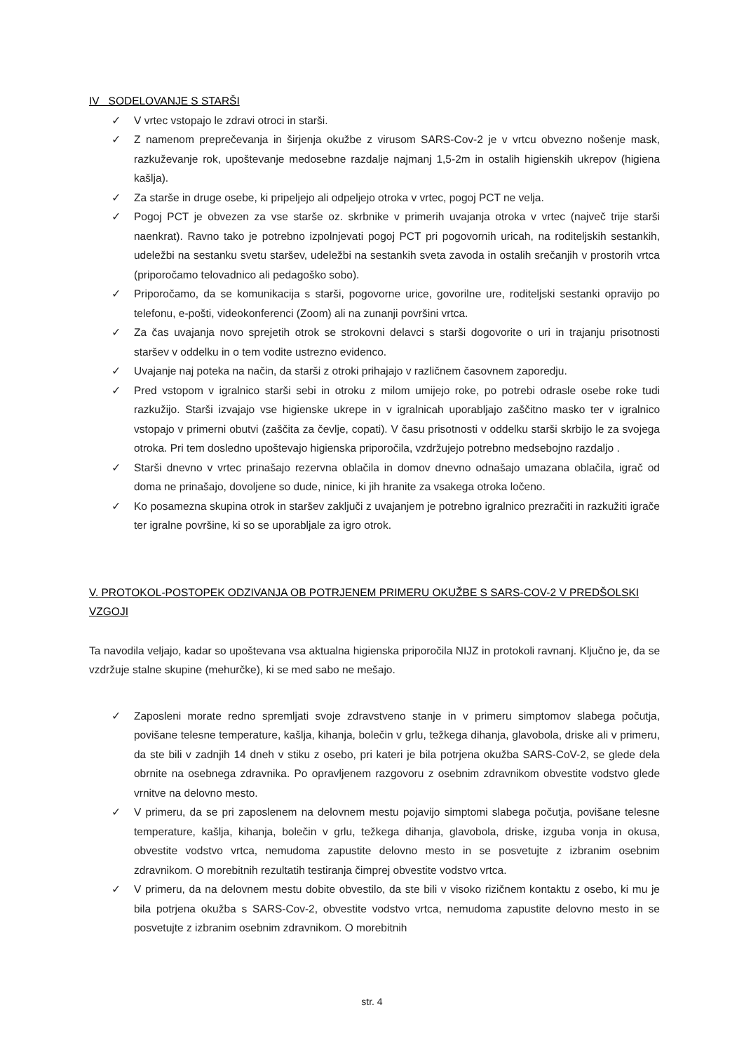IV SODELOVANJE S STARŠI
✓ V vrtec vstopajo le zdravi otroci in starši.
✓ Z namenom preprečevanja in širjenja okužbe z virusom SARS-Cov-2 je v vrtcu obvezno nošenje mask, razkuževanje rok, upoštevanje medosebne razdalje najmanj 1,5-2m in ostalih higienskih ukrepov (higiena kašlja).
✓ Za starše in druge osebe, ki pripeljejo ali odpeljejo otroka v vrtec, pogoj PCT ne velja.
✓ Pogoj PCT je obvezen za vse starše oz. skrbnike v primerih uvajanja otroka v vrtec (največ trije starši naenkrat). Ravno tako je potrebno izpolnjevati pogoj PCT pri pogovornih uricah, na roditeljskih sestankih, udeležbi na sestanku svetu staršev, udeležbi na sestankih sveta zavoda in ostalih srečanjih v prostorih vrtca (priporočamo telovadnico ali pedagoško sobo).
✓ Priporočamo, da se komunikacija s starši, pogovorne urice, govorilne ure, roditeljski sestanki opravijo po telefonu, e-pošti, videokonferenci (Zoom) ali na zunanji površini vrtca.
✓ Za čas uvajanja novo sprejetih otrok se strokovni delavci s starši dogovorite o uri in trajanju prisotnosti staršev v oddelku in o tem vodite ustrezno evidenco.
✓ Uvajanje naj poteka na način, da starši z otroki prihajajo v različnem časovnem zaporedju.
✓ Pred vstopom v igralnico starši sebi in otroku z milom umijejo roke, po potrebi odrasle osebe roke tudi razkužijo. Starši izvajajo vse higienske ukrepe in v igralnicah uporabljajo zaščitno masko ter v igralnico vstopajo v primerni obutvi (zaščita za čevlje, copati). V času prisotnosti v oddelku starši skrbijo le za svojega otroka. Pri tem dosledno upoštevajo higienska priporočila, vzdržujejo potrebno medsebojno razdaljo .
✓ Starši dnevno v vrtec prinašajo rezervna oblačila in domov dnevno odnašajo umazana oblačila, igrač od doma ne prinašajo, dovoljene so dude, ninice, ki jih hranite za vsakega otroka ločeno.
✓ Ko posamezna skupina otrok in staršev zaključi z uvajanjem je potrebno igralnico prezračiti in razkužiti igrače ter igralne površine, ki so se uporabljale za igro otrok.
V. PROTOKOL-POSTOPEK ODZIVANJA OB POTRJENEM PRIMERU OKUŽBE S SARS-COV-2 V PREDŠOLSKI VZGOJI
Ta navodila veljajo, kadar so upoštevana vsa aktualna higienska priporočila NIJZ in protokoli ravnanj. Ključno je, da se vzdržuje stalne skupine (mehurčke), ki se med sabo ne mešajo.
✓ Zaposleni morate redno spremljati svoje zdravstveno stanje in v primeru simptomov slabega počutja, povišane telesne temperature, kašlja, kihanja, bolečin v grlu, težkega dihanja, glavobola, driske ali v primeru, da ste bili v zadnjih 14 dneh v stiku z osebo, pri kateri je bila potrjena okužba SARS-CoV-2, se glede dela obrnite na osebnega zdravnika. Po opravljenem razgovoru z osebnim zdravnikom obvestite vodstvo glede vrnitve na delovno mesto.
✓ V primeru, da se pri zaposlenem na delovnem mestu pojavijo simptomi slabega počutja, povišane telesne temperature, kašlja, kihanja, bolečin v grlu, težkega dihanja, glavobola, driske, izguba vonja in okusa, obvestite vodstvo vrtca, nemudoma zapustite delovno mesto in se posvetujte z izbranim osebnim zdravnikom. O morebitnih rezultatih testiranja čimprej obvestite vodstvo vrtca.
✓ V primeru, da na delovnem mestu dobite obvestilo, da ste bili v visoko rizičnem kontaktu z osebo, ki mu je bila potrjena okužba s SARS-Cov-2, obvestite vodstvo vrtca, nemudoma zapustite delovno mesto in se posvetujte z izbranim osebnim zdravnikom. O morebitnih
str. 4